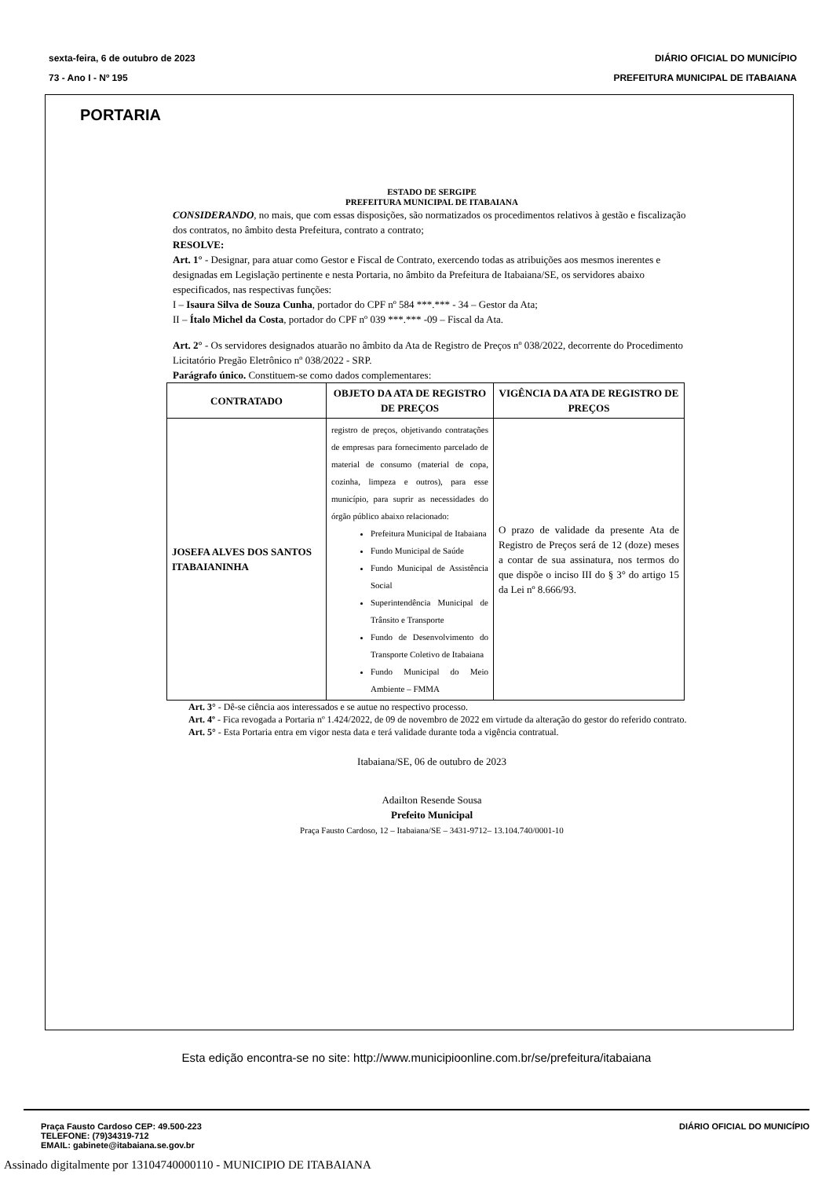sexta-feira, 6 de outubro de 2023
73 - Ano I - Nº 195
DIÁRIO OFICIAL DO MUNICÍPIO
PREFEITURA MUNICIPAL DE ITABAIANA
PORTARIA
ESTADO DE SERGIPE
PREFEITURA MUNICIPAL DE ITABAIANA
CONSIDERANDO, no mais, que com essas disposições, são normatizados os procedimentos relativos à gestão e fiscalização dos contratos, no âmbito desta Prefeitura, contrato a contrato;
RESOLVE:
Art. 1° - Designar, para atuar como Gestor e Fiscal de Contrato, exercendo todas as atribuições aos mesmos inerentes e designadas em Legislação pertinente e nesta Portaria, no âmbito da Prefeitura de Itabaiana/SE, os servidores abaixo especificados, nas respectivas funções:
I – Isaura Silva de Souza Cunha, portador do CPF nº 584 ***.*** - 34 – Gestor da Ata;
II – Ítalo Michel da Costa, portador do CPF nº 039 ***.*** -09 – Fiscal da Ata.
Art. 2° - Os servidores designados atuarão no âmbito da Ata de Registro de Preços nº 038/2022, decorrente do Procedimento Licitatório Pregão Eletrônico nº 038/2022 - SRP.
Parágrafo único. Constituem-se como dados complementares:
| CONTRATADO | OBJETO DA ATA DE REGISTRO DE PREÇOS | VIGÊNCIA DA ATA DE REGISTRO DE PREÇOS |
| --- | --- | --- |
| JOSEFA ALVES DOS SANTOS ITABAIANINHA | registro de preços, objetivando contratações de empresas para fornecimento parcelado de material de consumo (material de copa, cozinha, limpeza e outros), para esse município, para suprir as necessidades do órgão público abaixo relacionado: Prefeitura Municipal de Itabaiana Fundo Municipal de Saúde Fundo Municipal de Assistência Social Superintendência Municipal de Trânsito e Transporte Fundo de Desenvolvimento do Transporte Coletivo de Itabaiana Fundo Municipal do Meio Ambiente – FMMA | O prazo de validade da presente Ata de Registro de Preços será de 12 (doze) meses a contar de sua assinatura, nos termos do que dispõe o inciso III do § 3° do artigo 15 da Lei nº 8.666/93. |
Art. 3° - Dê-se ciência aos interessados e se autue no respectivo processo.
Art. 4º - Fica revogada a Portaria nº 1.424/2022, de 09 de novembro de 2022 em virtude da alteração do gestor do referido contrato.
Art. 5° - Esta Portaria entra em vigor nesta data e terá validade durante toda a vigência contratual.
Itabaiana/SE, 06 de outubro de 2023
Adailton Resende Sousa
Prefeito Municipal
Praça Fausto Cardoso, 12 – Itabaiana/SE – 3431-9712– 13.104.740/0001-10
Esta edição encontra-se no site: http://www.municipioonline.com.br/se/prefeitura/itabaiana
Praça Fausto Cardoso CEP: 49.500-223
TELEFONE: (79)34319-712
EMAIL: gabinete@itabaiana.se.gov.br
DIÁRIO OFICIAL DO MUNICÍPIO
Assinado digitalmente por 13104740000110 - MUNICIPIO DE ITABAIANA